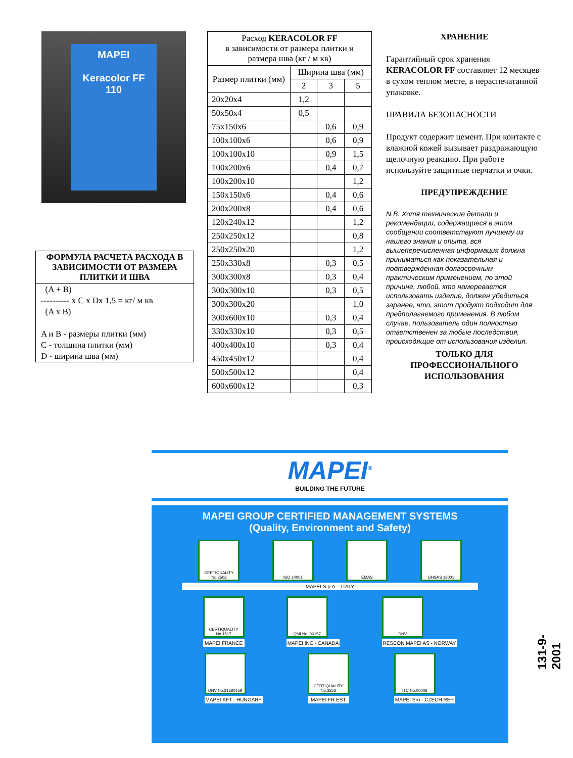MAPEI
Keracolor FF
110
ФОРМУЛА РАСЧЕТА РАСХОДА В ЗАВИСИМОСТИ ОТ РАЗМЕРА ПЛИТКИ И ШВА
(A + B)
---------- x C x Dx 1,5 = кг/ м кв
(A x B)
A и B - размеры плитки (мм)
C - толщина плитки (мм)
D - ширина шва (мм)
| Расход KERACOLOR FF в зависимости от размера плитки и размера шва (кг / м кв) | | | |
| --- | --- | --- | --- |
| Размер плитки (мм) | Ширина шва (мм) | | |
| | 2 | 3 | 5 |
| 20x20x4 | 1,2 | | |
| 50x50x4 | 0,5 | | |
| 75x150x6 | | 0,6 | 0,9 |
| 100x100x6 | | 0,6 | 0,9 |
| 100x100x10 | | 0,9 | 1,5 |
| 100x200x6 | | 0,4 | 0,7 |
| 100x200x10 | | | 1,2 |
| 150x150x6 | | 0,4 | 0,6 |
| 200x200x8 | | 0,4 | 0,6 |
| 120x240x12 | | | 1,2 |
| 250x250x12 | | | 0,8 |
| 250x250x20 | | | 1,2 |
| 250x330x8 | | 0,3 | 0,5 |
| 300x300x8 | | 0,3 | 0,4 |
| 300x300x10 | | 0,3 | 0,5 |
| 300x300x20 | | | 1,0 |
| 300x600x10 | | 0,3 | 0,4 |
| 330x330x10 | | 0,3 | 0,5 |
| 400x400x10 | | 0,3 | 0,4 |
| 450x450x12 | | | 0,4 |
| 500x500x12 | | | 0,4 |
| 600x600x12 | | | 0,3 |
ХРАНЕНИЕ
Гарантийный срок хранения KERACOLOR FF составляет 12 месяцев в сухом теплом месте, в нераспечатанной упаковке.
ПРАВИЛА БЕЗОПАСНОСТИ
Продукт содержит цемент. При контакте с влажной кожей вызывает раздражающую щелочную реакцию. При работе используйте защитные перчатки и очки.
ПРЕДУПРЕЖДЕНИЕ
N.B. Хотя технические детали и рекомендации, содержащиеся в этом сообщении соответствуют лучшему из нашего знания и опыта, вся вышеперечисленная информация должна приниматься как показательная и подтвержденная долгосрочным практическим применением, по этой причине, любой, кто намеревается использовать изделие, должен убедиться заранее, что, этот продукт подходит для предполагаемого применения. В любом случае, пользователь один полностью ответственен за любые последствия, происходящие от использования изделия.
ТОЛЬКО ДЛЯ ПРОФЕССИОНАЛЬНОГО ИСПОЛЬЗОВАНИЯ
MAPEI<sup>®</sup>
BUILDING THE FUTURE
MAPEI GROUP CERTIFIED MANAGEMENT SYSTEMS
(Quality, Environment and Safety)
CERTIQUALITY No.2502
ISO 14001 EMAS OHSAS 18001
MAPEI S.p.A. - ITALY
CERTIQUALITY No.1517
MAPEI FRANCE
QMI No. 00157
MAPEI INC - CANADA
DNV
RESCON MAPEI AS - NORWAY
DNV No.21680159
MAPEI KFT - HUNGARY
CERTIQUALITY No.3353
MAPEI FR EST
ITC No.00008
MAPEI Sro - CZECH REP.
131-9-2001